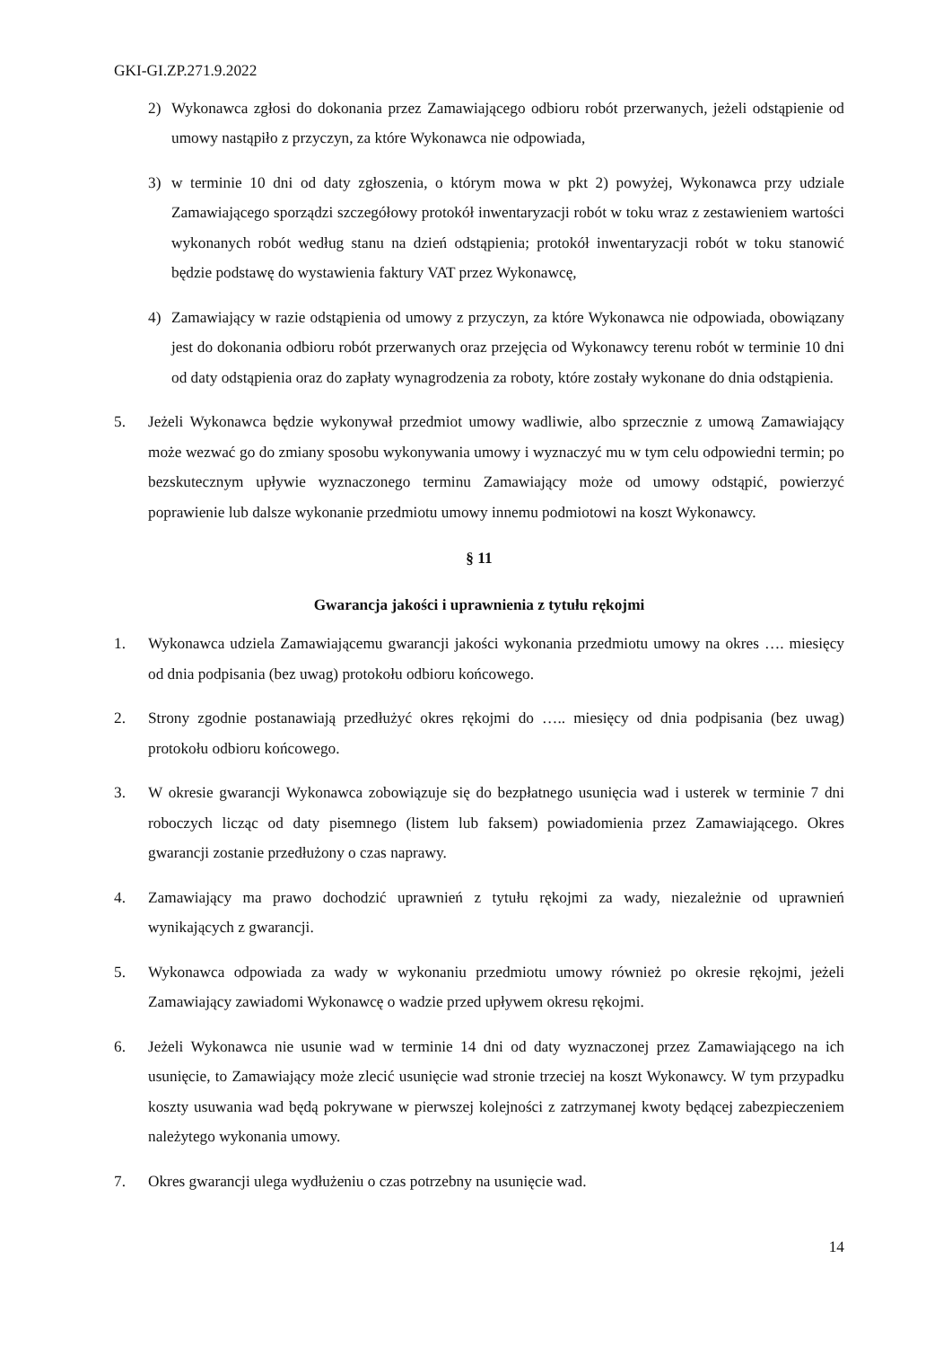GKI-GI.ZP.271.9.2022
2) Wykonawca zgłosi do dokonania przez Zamawiającego odbioru robót przerwanych, jeżeli odstąpienie od umowy nastąpiło z przyczyn, za które Wykonawca nie odpowiada,
3) w terminie 10 dni od daty zgłoszenia, o którym mowa w pkt 2) powyżej, Wykonawca przy udziale Zamawiającego sporządzi szczegółowy protokół inwentaryzacji robót w toku wraz z zestawieniem wartości wykonanych robót według stanu na dzień odstąpienia; protokół inwentaryzacji robót w toku stanowić będzie podstawę do wystawienia faktury VAT przez Wykonawcę,
4) Zamawiający w razie odstąpienia od umowy z przyczyn, za które Wykonawca nie odpowiada, obowiązany jest do dokonania odbioru robót przerwanych oraz przejęcia od Wykonawcy terenu robót w terminie 10 dni od daty odstąpienia oraz do zapłaty wynagrodzenia za roboty, które zostały wykonane do dnia odstąpienia.
5. Jeżeli Wykonawca będzie wykonywał przedmiot umowy wadliwie, albo sprzecznie z umową Zamawiający może wezwać go do zmiany sposobu wykonywania umowy i wyznaczyć mu w tym celu odpowiedni termin; po bezskutecznym upływie wyznaczonego terminu Zamawiający może od umowy odstąpić, powierzyć poprawienie lub dalsze wykonanie przedmiotu umowy innemu podmiotowi na koszt Wykonawcy.
§ 11
Gwarancja jakości i uprawnienia z tytułu rękojmi
1. Wykonawca udziela Zamawiającemu gwarancji jakości wykonania przedmiotu umowy na okres …. miesięcy od dnia podpisania (bez uwag) protokołu odbioru końcowego.
2. Strony zgodnie postanawiają przedłużyć okres rękojmi do ….. miesięcy od dnia podpisania (bez uwag) protokołu odbioru końcowego.
3. W okresie gwarancji Wykonawca zobowiązuje się do bezpłatnego usunięcia wad i usterek w terminie 7 dni roboczych licząc od daty pisemnego (listem lub faksem) powiadomienia przez Zamawiającego. Okres gwarancji zostanie przedłużony o czas naprawy.
4. Zamawiający ma prawo dochodzić uprawnień z tytułu rękojmi za wady, niezależnie od uprawnień wynikających z gwarancji.
5. Wykonawca odpowiada za wady w wykonaniu przedmiotu umowy również po okresie rękojmi, jeżeli Zamawiający zawiadomi Wykonawcę o wadzie przed upływem okresu rękojmi.
6. Jeżeli Wykonawca nie usunie wad w terminie 14 dni od daty wyznaczonej przez Zamawiającego na ich usunięcie, to Zamawiający może zlecić usunięcie wad stronie trzeciej na koszt Wykonawcy. W tym przypadku koszty usuwania wad będą pokrywane w pierwszej kolejności z zatrzymanej kwoty będącej zabezpieczeniem należytego wykonania umowy.
7. Okres gwarancji ulega wydłużeniu o czas potrzebny na usunięcie wad.
14